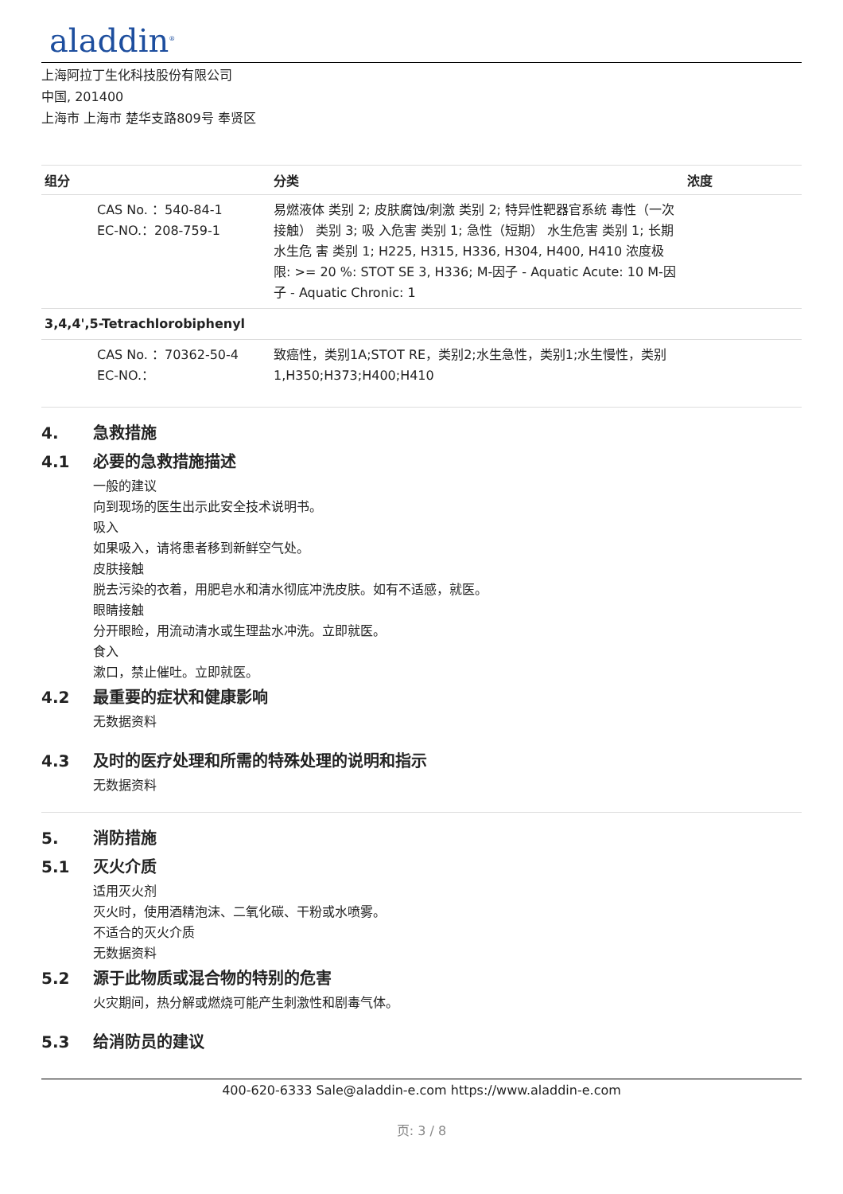aladdin<sup>®</sup>
上海阿拉丁生化科技股份有限公司
中国, 201400
上海市 上海市 楚华支路809号 奉贤区
| 组分 | 分类 | 浓度 |
| --- | --- | --- |
| CAS No. ：540-84-1 EC-NO.：208-759-1 | 易燃液体 类别 2; 皮肤腐蚀/刺激 类别 2; 特异性靶器官系统 毒性（一次接触） 类别 3; 吸 入危害 类别 1; 急性（短期） 水生危害 类别 1; 长期水生危 害 类别 1; H225, H315, H336, H304, H400, H410 浓度极限: >= 20 %: STOT SE 3, H336; M-因子 - Aquatic Acute: 10 M-因子 - Aquatic Chronic: 1 | |
| 3,4,4',5-Tetrachlorobiphenyl | | |
| CAS No. ：70362-50-4 EC-NO.： | 致癌性，类别1A;STOT RE，类别2;水生急性，类别1;水生慢性，类别1,H350;H373;H400;H410 | |
4. 急救措施
4.1 必要的急救措施描述
一般的建议
向到现场的医生出示此安全技术说明书。
吸入
如果吸入，请将患者移到新鲜空气处。
皮肤接触
脱去污染的衣着，用肥皂水和清水彻底冲洗皮肤。如有不适感，就医。
眼睛接触
分开眼睑，用流动清水或生理盐水冲洗。立即就医。
食入
漱口，禁止催吐。立即就医。
4.2 最重要的症状和健康影响
无数据资料
4.3 及时的医疗处理和所需的特殊处理的说明和指示
无数据资料
5. 消防措施
5.1 灭火介质
适用灭火剂
灭火时，使用酒精泡沫、二氧化碳、干粉或水喷雾。
不适合的灭火介质
无数据资料
5.2 源于此物质或混合物的特别的危害
火灾期间，热分解或燃烧可能产生刺激性和剧毒气体。
5.3 给消防员的建议
400-620-6333 Sale@aladdin-e.com https://www.aladdin-e.com
页: 3 / 8